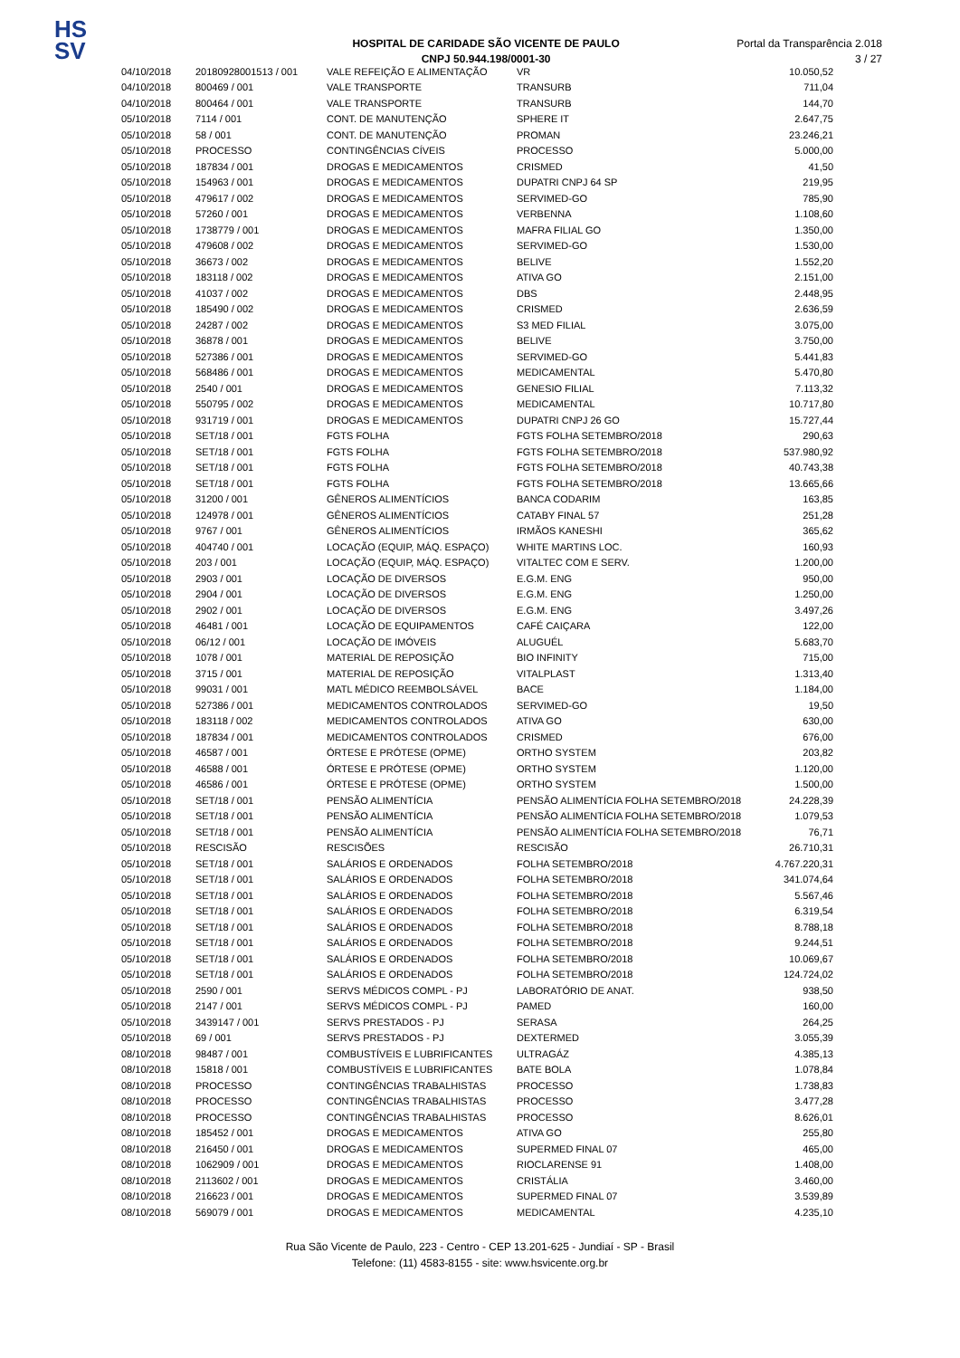HS
SV
HOSPITAL DE CARIDADE SÃO VICENTE DE PAULO
CNPJ 50.944.198/0001-30
Portal da Transparência 2.018
3 / 27
| 04/10/2018 | 20180928001513 / 001 | VALE REFEIÇÃO E ALIMENTAÇÃO | VR | 10.050,52 |
| 04/10/2018 | 800469 / 001 | VALE TRANSPORTE | TRANSURB | 711,04 |
| 04/10/2018 | 800464 / 001 | VALE TRANSPORTE | TRANSURB | 144,70 |
| 05/10/2018 | 7114 / 001 | CONT. DE MANUTENÇÃO | SPHERE IT | 2.647,75 |
| 05/10/2018 | 58 / 001 | CONT. DE MANUTENÇÃO | PROMAN | 23.246,21 |
| 05/10/2018 | PROCESSO | CONTINGÊNCIAS CÍVEIS | PROCESSO | 5.000,00 |
| 05/10/2018 | 187834 / 001 | DROGAS E MEDICAMENTOS | CRISMED | 41,50 |
| 05/10/2018 | 154963 / 001 | DROGAS E MEDICAMENTOS | DUPATRI CNPJ 64 SP | 219,95 |
| 05/10/2018 | 479617 / 002 | DROGAS E MEDICAMENTOS | SERVIMED-GO | 785,90 |
| 05/10/2018 | 57260 / 001 | DROGAS E MEDICAMENTOS | VERBENNA | 1.108,60 |
| 05/10/2018 | 1738779 / 001 | DROGAS E MEDICAMENTOS | MAFRA FILIAL GO | 1.350,00 |
| 05/10/2018 | 479608 / 002 | DROGAS E MEDICAMENTOS | SERVIMED-GO | 1.530,00 |
| 05/10/2018 | 36673 / 002 | DROGAS E MEDICAMENTOS | BELIVE | 1.552,20 |
| 05/10/2018 | 183118 / 002 | DROGAS E MEDICAMENTOS | ATIVA GO | 2.151,00 |
| 05/10/2018 | 41037 / 002 | DROGAS E MEDICAMENTOS | DBS | 2.448,95 |
| 05/10/2018 | 185490 / 002 | DROGAS E MEDICAMENTOS | CRISMED | 2.636,59 |
| 05/10/2018 | 24287 / 002 | DROGAS E MEDICAMENTOS | S3 MED FILIAL | 3.075,00 |
| 05/10/2018 | 36878 / 001 | DROGAS E MEDICAMENTOS | BELIVE | 3.750,00 |
| 05/10/2018 | 527386 / 001 | DROGAS E MEDICAMENTOS | SERVIMED-GO | 5.441,83 |
| 05/10/2018 | 568486 / 001 | DROGAS E MEDICAMENTOS | MEDICAMENTAL | 5.470,80 |
| 05/10/2018 | 2540 / 001 | DROGAS E MEDICAMENTOS | GENESIO FILIAL | 7.113,32 |
| 05/10/2018 | 550795 / 002 | DROGAS E MEDICAMENTOS | MEDICAMENTAL | 10.717,80 |
| 05/10/2018 | 931719 / 001 | DROGAS E MEDICAMENTOS | DUPATRI CNPJ 26 GO | 15.727,44 |
| 05/10/2018 | SET/18 / 001 | FGTS FOLHA | FGTS FOLHA SETEMBRO/2018 | 290,63 |
| 05/10/2018 | SET/18 / 001 | FGTS FOLHA | FGTS FOLHA SETEMBRO/2018 | 537.980,92 |
| 05/10/2018 | SET/18 / 001 | FGTS FOLHA | FGTS FOLHA SETEMBRO/2018 | 40.743,38 |
| 05/10/2018 | SET/18 / 001 | FGTS FOLHA | FGTS FOLHA SETEMBRO/2018 | 13.665,66 |
| 05/10/2018 | 31200 / 001 | GÊNEROS ALIMENTÍCIOS | BANCA CODARIM | 163,85 |
| 05/10/2018 | 124978 / 001 | GÊNEROS ALIMENTÍCIOS | CATABY FINAL 57 | 251,28 |
| 05/10/2018 | 9767 / 001 | GÊNEROS ALIMENTÍCIOS | IRMÃOS KANESHI | 365,62 |
| 05/10/2018 | 404740 / 001 | LOCAÇÃO (EQUIP, MÁQ. ESPAÇO) | WHITE MARTINS LOC. | 160,93 |
| 05/10/2018 | 203 / 001 | LOCAÇÃO (EQUIP, MÁQ. ESPAÇO) | VITALTEC COM E SERV. | 1.200,00 |
| 05/10/2018 | 2903 / 001 | LOCAÇÃO DE DIVERSOS | E.G.M. ENG | 950,00 |
| 05/10/2018 | 2904 / 001 | LOCAÇÃO DE DIVERSOS | E.G.M. ENG | 1.250,00 |
| 05/10/2018 | 2902 / 001 | LOCAÇÃO DE DIVERSOS | E.G.M. ENG | 3.497,26 |
| 05/10/2018 | 46481 / 001 | LOCAÇÃO DE EQUIPAMENTOS | CAFÉ CAIÇARA | 122,00 |
| 05/10/2018 | 06/12 / 001 | LOCAÇÃO DE IMÓVEIS | ALUGUÉL | 5.683,70 |
| 05/10/2018 | 1078 / 001 | MATERIAL DE REPOSIÇÃO | BIO INFINITY | 715,00 |
| 05/10/2018 | 3715 / 001 | MATERIAL DE REPOSIÇÃO | VITALPLAST | 1.313,40 |
| 05/10/2018 | 99031 / 001 | MATL MÉDICO REEMBOLSÁVEL | BACE | 1.184,00 |
| 05/10/2018 | 527386 / 001 | MEDICAMENTOS CONTROLADOS | SERVIMED-GO | 19,50 |
| 05/10/2018 | 183118 / 002 | MEDICAMENTOS CONTROLADOS | ATIVA GO | 630,00 |
| 05/10/2018 | 187834 / 001 | MEDICAMENTOS CONTROLADOS | CRISMED | 676,00 |
| 05/10/2018 | 46587 / 001 | ÓRTESE E PRÓTESE (OPME) | ORTHO SYSTEM | 203,82 |
| 05/10/2018 | 46588 / 001 | ÓRTESE E PRÓTESE (OPME) | ORTHO SYSTEM | 1.120,00 |
| 05/10/2018 | 46586 / 001 | ÓRTESE E PRÓTESE (OPME) | ORTHO SYSTEM | 1.500,00 |
| 05/10/2018 | SET/18 / 001 | PENSÃO ALIMENTÍCIA | PENSÃO ALIMENTÍCIA FOLHA SETEMBRO/2018 | 24.228,39 |
| 05/10/2018 | SET/18 / 001 | PENSÃO ALIMENTÍCIA | PENSÃO ALIMENTÍCIA FOLHA SETEMBRO/2018 | 1.079,53 |
| 05/10/2018 | SET/18 / 001 | PENSÃO ALIMENTÍCIA | PENSÃO ALIMENTÍCIA FOLHA SETEMBRO/2018 | 76,71 |
| 05/10/2018 | RESCISÃO | RESCISÕES | RESCISÃO | 26.710,31 |
| 05/10/2018 | SET/18 / 001 | SALÁRIOS E ORDENADOS | FOLHA SETEMBRO/2018 | 4.767.220,31 |
| 05/10/2018 | SET/18 / 001 | SALÁRIOS E ORDENADOS | FOLHA SETEMBRO/2018 | 341.074,64 |
| 05/10/2018 | SET/18 / 001 | SALÁRIOS E ORDENADOS | FOLHA SETEMBRO/2018 | 5.567,46 |
| 05/10/2018 | SET/18 / 001 | SALÁRIOS E ORDENADOS | FOLHA SETEMBRO/2018 | 6.319,54 |
| 05/10/2018 | SET/18 / 001 | SALÁRIOS E ORDENADOS | FOLHA SETEMBRO/2018 | 8.788,18 |
| 05/10/2018 | SET/18 / 001 | SALÁRIOS E ORDENADOS | FOLHA SETEMBRO/2018 | 9.244,51 |
| 05/10/2018 | SET/18 / 001 | SALÁRIOS E ORDENADOS | FOLHA SETEMBRO/2018 | 10.069,67 |
| 05/10/2018 | SET/18 / 001 | SALÁRIOS E ORDENADOS | FOLHA SETEMBRO/2018 | 124.724,02 |
| 05/10/2018 | 2590 / 001 | SERVS MÉDICOS COMPL - PJ | LABORATÓRIO DE ANAT. | 938,50 |
| 05/10/2018 | 2147 / 001 | SERVS MÉDICOS COMPL - PJ | PAMED | 160,00 |
| 05/10/2018 | 3439147 / 001 | SERVS PRESTADOS - PJ | SERASA | 264,25 |
| 05/10/2018 | 69 / 001 | SERVS PRESTADOS - PJ | DEXTERMED | 3.055,39 |
| 08/10/2018 | 98487 / 001 | COMBUSTÍVEIS E LUBRIFICANTES | ULTRAGÁZ | 4.385,13 |
| 08/10/2018 | 15818 / 001 | COMBUSTÍVEIS E LUBRIFICANTES | BATE BOLA | 1.078,84 |
| 08/10/2018 | PROCESSO | CONTINGÊNCIAS TRABALHISTAS | PROCESSO | 1.738,83 |
| 08/10/2018 | PROCESSO | CONTINGÊNCIAS TRABALHISTAS | PROCESSO | 3.477,28 |
| 08/10/2018 | PROCESSO | CONTINGÊNCIAS TRABALHISTAS | PROCESSO | 8.626,01 |
| 08/10/2018 | 185452 / 001 | DROGAS E MEDICAMENTOS | ATIVA GO | 255,80 |
| 08/10/2018 | 216450 / 001 | DROGAS E MEDICAMENTOS | SUPERMED FINAL 07 | 465,00 |
| 08/10/2018 | 1062909 / 001 | DROGAS E MEDICAMENTOS | RIOCLARENSE 91 | 1.408,00 |
| 08/10/2018 | 2113602 / 001 | DROGAS E MEDICAMENTOS | CRISTÁLIA | 3.460,00 |
| 08/10/2018 | 216623 / 001 | DROGAS E MEDICAMENTOS | SUPERMED FINAL 07 | 3.539,89 |
| 08/10/2018 | 569079 / 001 | DROGAS E MEDICAMENTOS | MEDICAMENTAL | 4.235,10 |
Rua São Vicente de Paulo, 223 - Centro - CEP 13.201-625 - Jundiaí - SP - Brasil
Telefone: (11) 4583-8155 - site: www.hsvicente.org.br